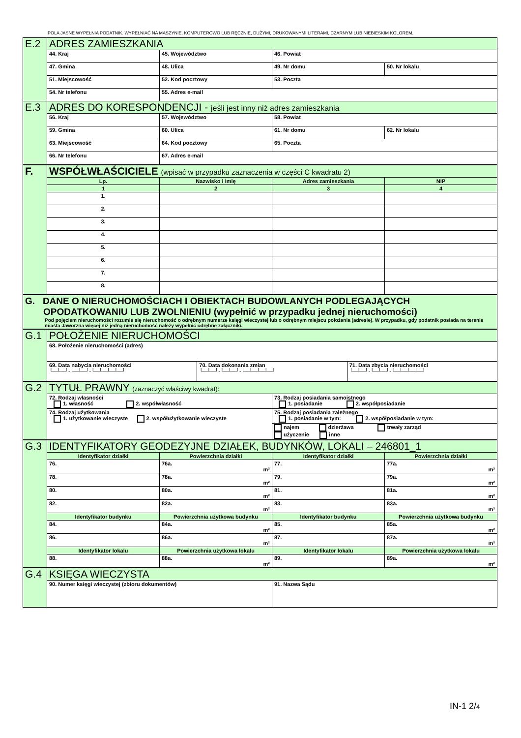POLA JASNE WYPEŁNIA PODATNIK. WYPEŁNIAĆ NA MASZYNIE, KOMPUTEROWO LUB RĘCZNIE, DUŻYMI, DRUKOWANYMI LITERAMI, CZARNYM LUB NIEBIESKIM KOLOREM.
| E.2 | ADRES ZAMIESZKANIA | | | |
| | 44. Kraj | 45. Województwo | 46. Powiat | |
| | 47. Gmina | 48. Ulica | 49. Nr domu | 50. Nr lokalu |
| | 51. Miejscowość | 52. Kod pocztowy | 53. Poczta | |
| | 54. Nr telefonu | 55. Adres e-mail | | |
| E.3 | ADRES DO KORESPONDENCJI - jeśli jest inny niż adres zamieszkania | | | |
| | 56. Kraj | 57. Województwo | 58. Powiat | |
| | 59. Gmina | 60. Ulica | 61. Nr domu | 62. Nr lokalu |
| | 63. Miejscowość | 64. Kod pocztowy | 65. Poczta | |
| | 66. Nr telefonu | 67. Adres e-mail | | |
| F. | WSPÓŁWŁAŚCICIELE (wpisać w przypadku zaznaczenia w części C kwadratu 2) | | | |
| | Lp. | Nazwisko i Imię | Adres zamieszkania | NIP |
| | 1 | 2 | 3 | 4 |
| | 1. | | | |
| | 2. | | | |
| | 3. | | | |
| | 4. | | | |
| | 5. | | | |
| | 6. | | | |
| | 7. | | | |
| | 8. | | | |
| G. DANE O NIERUCHOMOŚCIACH I OBIEKTACH BUDOWLANYCH PODLEGAJĄCYCH OPODATKOWANIU LUB ZWOLNIENIU (wypełnić w przypadku jednej nieruchomości) Pod pojęciem nieruchomości rozumie się nieruchomość o odrębnym numerze księgi wieczystej lub o odrębnym miejscu położenia (adresie). W przypadku, gdy podatnik posiada na terenie miasta Jaworzna więcej niż jedną nieruchomość należy wypełnić odrębne załączniki. |
| G.1 | POŁOŻENIE NIERUCHOMOŚCI | | |
| | 68. Położenie nieruchomości (adres) | | |
| | 69. Data nabycia nieruchomości └─┴─┘-└─┴─┘-└─┴─┴─┴─┘ | 70. Data dokonania zmian └─┴─┘-└─┴─┘-└─┴─┴─┴─┘ | 71. Data zbycia nieruchomości └─┴─┘-└─┴─┘-└─┴─┴─┴─┘ |
| G.2 | TYTUŁ PRAWNY (zaznaczyć właściwy kwadrat): | |
| | 72. Rodzaj własności 1. własność 2. współwłasność | 73. Rodzaj posiadania samoistnego 1. posiadanie 2. współposiadanie |
| | 74. Rodzaj użytkowania 1. użytkowanie wieczyste 2. współużytkowanie wieczyste | 75. Rodzaj posiadania zależnego 1. posiadanie w tym: 2. współposiadanie w tym: |
| | | najem dzierżawa trwały zarząd użyczenie inne |
| G.3 | IDENTYFIKATORY GEODEZYJNE DZIAŁEK, BUDYNKÓW, LOKALI – 246801_1 | | | |
| | Identyfikator działki | Powierzchnia działki | Identyfikator działki | Powierzchnia działki |
| | 76. | 76a. m² | 77. | 77a. m² |
| | 78. | 78a. m² | 79. | 79a. m² |
| | 80. | 80a. m² | 81. | 81a. m² |
| | 82. | 82a. m² | 83. | 83a. m² |
| | Identyfikator budynku | Powierzchnia użytkowa budynku | Identyfikator budynku | Powierzchnia użytkowa budynku |
| | 84. | 84a. m² | 85. | 85a. m² |
| | 86. | 86a. m² | 87. | 87a. m² |
| | Identyfikator lokalu | Powierzchnia użytkowa lokalu | Identyfikator lokalu | Powierzchnia użytkowa lokalu |
| | 88. | 88a. m² | 89. | 89a. m² |
| G.4 | KSIĘGA WIECZYSTA | |
| | 90. Numer księgi wieczystej (zbioru dokumentów) | 91. Nazwa Sądu |
IN-1 2/4